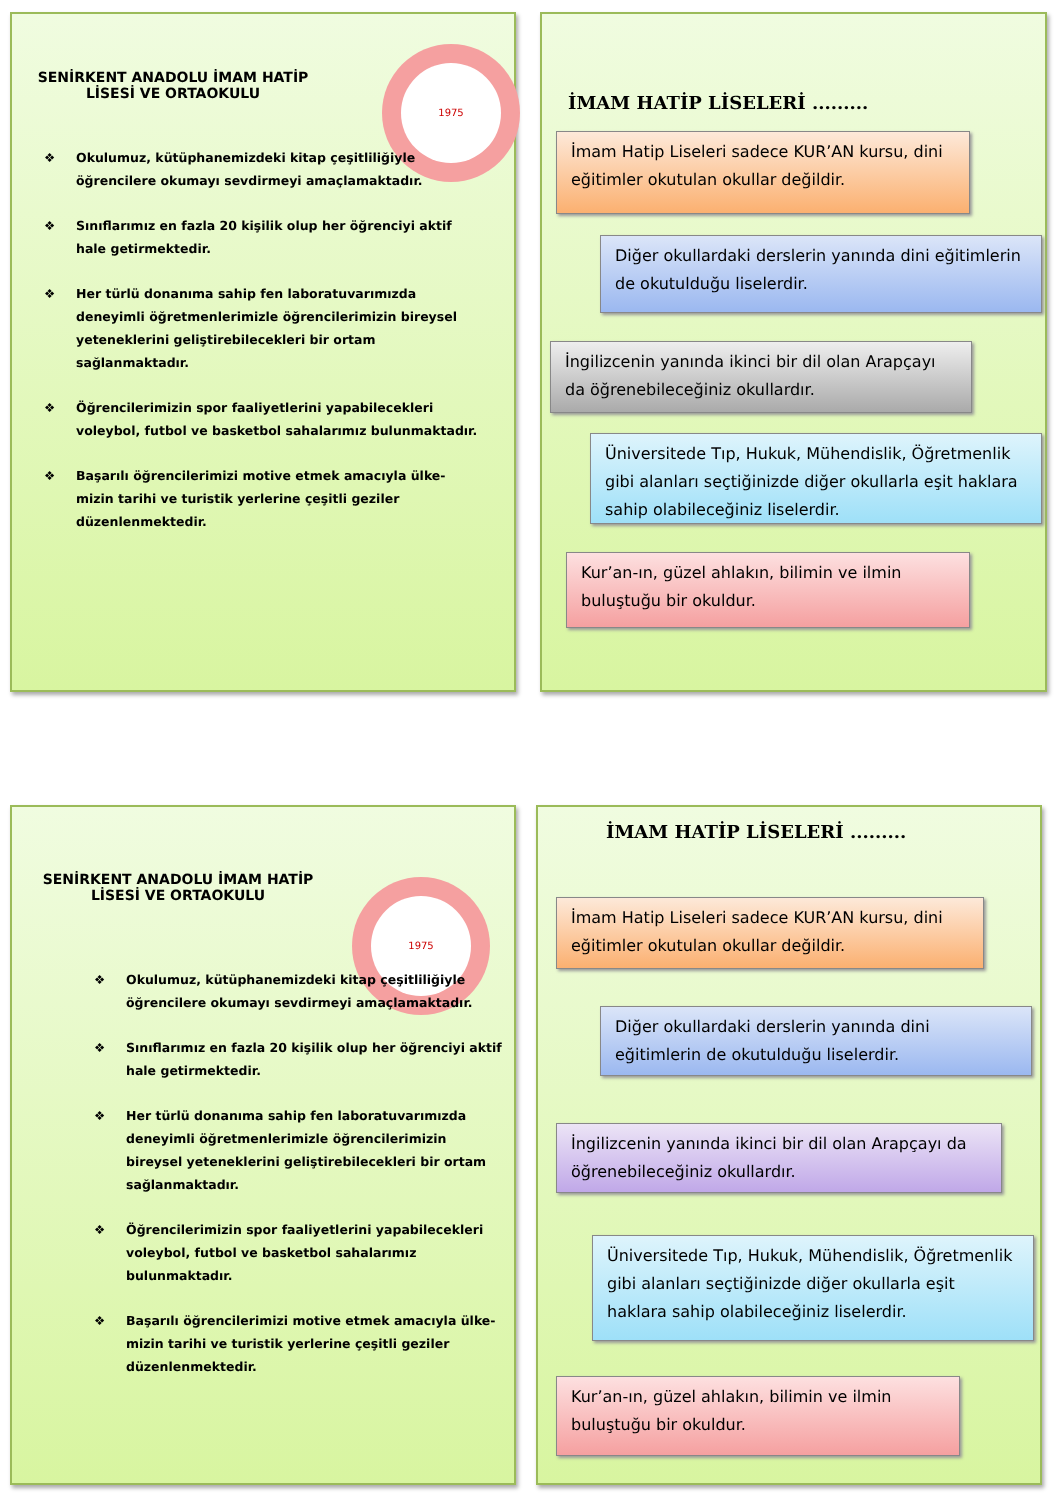1975
SENİRKENT ANADOLU İMAM HATİP LİSESİ VE ORTAOKULU
❖ Okulumuz, kütüphanemizdeki kitap çeşitliliğiyle öğrencilere okumayı sevdirmeyi amaçlamaktadır.
❖ Sınıflarımız en fazla 20 kişilik olup her öğrenciyi aktif hale getirmektedir.
❖ Her türlü donanıma sahip fen laboratuvarımızda deneyimli öğretmenlerimizle öğrencilerimizin bireysel yeteneklerini geliştirebilecekleri bir ortam sağlanmaktadır.
❖ Öğrencilerimizin spor faaliyetlerini yapabilecekleri voleybol, futbol ve basketbol sahalarımız bulunmaktadır.
❖ Başarılı öğrencilerimizi motive etmek amacıyla ülke- mizin tarihi ve turistik yerlerine çeşitli geziler düzenlenmektedir.
İMAM HATİP LİSELERİ .........
İmam Hatip Liseleri sadece KUR’AN kursu, dini eğitimler okutulan okullar değildir.
Diğer okullardaki derslerin yanında dini eğitimlerin de okutulduğu liselerdir.
İngilizcenin yanında ikinci bir dil olan Arapçayı da öğrenebileceğiniz okullardır.
Üniversitede Tıp, Hukuk, Mühendislik, Öğretmenlik gibi alanları seçtiğinizde diğer okullarla eşit haklara sahip olabileceğiniz liselerdir.
Kur’an-ın, güzel ahlakın, bilimin ve ilmin buluştuğu bir okuldur.
1975
SENİRKENT ANADOLU İMAM HATİP LİSESİ VE ORTAOKULU
❖ Okulumuz, kütüphanemizdeki kitap çeşitliliğiyle öğrencilere okumayı sevdirmeyi amaçlamaktadır.
❖ Sınıflarımız en fazla 20 kişilik olup her öğrenciyi aktif hale getirmektedir.
❖ Her türlü donanıma sahip fen laboratuvarımızda deneyimli öğretmenlerimizle öğrencilerimizin bireysel yeteneklerini geliştirebilecekleri bir ortam sağlanmaktadır.
❖ Öğrencilerimizin spor faaliyetlerini yapabilecekleri voleybol, futbol ve basketbol sahalarımız bulunmaktadır.
❖ Başarılı öğrencilerimizi motive etmek amacıyla ülke-mizin tarihi ve turistik yerlerine çeşitli geziler düzenlenmektedir.
İMAM HATİP LİSELERİ .........
İmam Hatip Liseleri sadece KUR’AN kursu, dini eğitimler okutulan okullar değildir.
Diğer okullardaki derslerin yanında dini eğitimlerin de okutulduğu liselerdir.
İngilizcenin yanında ikinci bir dil olan Arapçayı da öğrenebileceğiniz okullardır.
Üniversitede Tıp, Hukuk, Mühendislik, Öğretmenlik gibi alanları seçtiğinizde diğer okullarla eşit haklara sahip olabileceğiniz liselerdir.
Kur’an-ın, güzel ahlakın, bilimin ve ilmin buluştuğu bir okuldur.